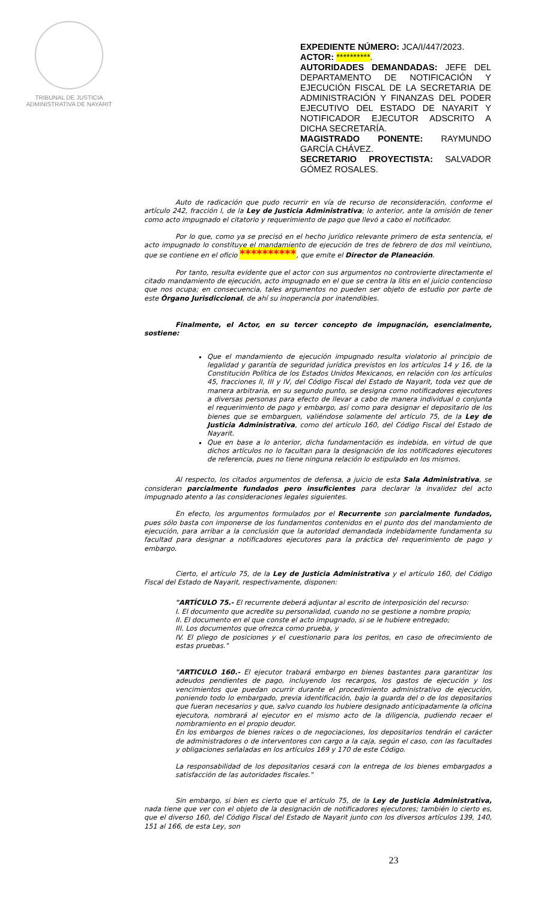TRIBUNAL DE JUSTICIA
ADMINISTRATIVA DE NAYARIT
EXPEDIENTE NÚMERO: JCA/I/447/2023.
ACTOR: **********.
AUTORIDADES DEMANDADAS: JEFE DEL DEPARTAMENTO DE NOTIFICACIÓN Y EJECUCIÓN FISCAL DE LA SECRETARIA DE ADMINISTRACIÓN Y FINANZAS DEL PODER EJECUTIVO DEL ESTADO DE NAYARIT Y NOTIFICADOR EJECUTOR ADSCRITO A DICHA SECRETARÍA.
MAGISTRADO PONENTE: RAYMUNDO GARCÍA CHÁVEZ.
SECRETARIO PROYECTISTA: SALVADOR GÓMEZ ROSALES.
Auto de radicación que pudo recurrir en vía de recurso de reconsideración, conforme el artículo 242, fracción I, de la Ley de Justicia Administrativa; lo anterior, ante la omisión de tener como acto impugnado el citatorio y requerimiento de pago que llevó a cabo el notificador.
Por lo que, como ya se precisó en el hecho jurídico relevante primero de esta sentencia, el acto impugnado lo constituye el mandamiento de ejecución de tres de febrero de dos mil veintiuno, que se contiene en el oficio **********, que emite el Director de Planeación.
Por tanto, resulta evidente que el actor con sus argumentos no controvierte directamente el citado mandamiento de ejecución, acto impugnado en el que se centra la litis en el juicio contencioso que nos ocupa; en consecuencia, tales argumentos no pueden ser objeto de estudio por parte de este Órgano Jurisdiccional, de ahí su inoperancia por inatendibles.
Finalmente, el Actor, en su tercer concepto de impugnación, esencialmente, sostiene:
Que el mandamiento de ejecución impugnado resulta violatorio al principio de legalidad y garantía de seguridad jurídica previstos en los artículos 14 y 16, de la Constitución Política de los Estados Unidos Mexicanos, en relación con los artículos 45, fracciones II, III y IV, del Código Fiscal del Estado de Nayarit, toda vez que de manera arbitraria, en su segundo punto, se designa como notificadores ejecutores a diversas personas para efecto de llevar a cabo de manera individual o conjunta el requerimiento de pago y embargo, así como para designar el depositario de los bienes que se embarguen, valiéndose solamente del artículo 75, de la Ley de Justicia Administrativa, como del artículo 160, del Código Fiscal del Estado de Nayarit.
Que en base a lo anterior, dicha fundamentación es indebida, en virtud de que dichos artículos no lo facultan para la designación de los notificadores ejecutores de referencia, pues no tiene ninguna relación lo estipulado en los mismos.
Al respecto, los citados argumentos de defensa, a juicio de esta Sala Administrativa, se consideran parcialmente fundados pero insuficientes para declarar la invalidez del acto impugnado atento a las consideraciones legales siguientes.
En efecto, los argumentos formulados por el Recurrente son parcialmente fundados, pues sólo basta con imponerse de los fundamentos contenidos en el punto dos del mandamiento de ejecución, para arribar a la conclusión que la autoridad demandada indebidamente fundamenta su facultad para designar a notificadores ejecutores para la práctica del requerimiento de pago y embargo.
Cierto, el artículo 75, de la Ley de Justicia Administrativa y el artículo 160, del Código Fiscal del Estado de Nayarit, respectivamente, disponen:
"ARTÍCULO 75.- El recurrente deberá adjuntar al escrito de interposición del recurso:
I. El documento que acredite su personalidad, cuando no se gestione a nombre propio;
II. El documento en el que conste el acto impugnado, si se le hubiere entregado;
III. Los documentos que ofrezca como prueba, y
IV. El pliego de posiciones y el cuestionario para los peritos, en caso de ofrecimiento de estas pruebas."
"ARTICULO 160.- El ejecutor trabará embargo en bienes bastantes para garantizar los adeudos pendientes de pago, incluyendo los recargos, los gastos de ejecución y los vencimientos que puedan ocurrir durante el procedimiento administrativo de ejecución, poniendo todo lo embargado, previa identificación, bajo la guarda del o de los depositarios que fueran necesarios y que, salvo cuando los hubiere designado anticipadamente la oficina ejecutora, nombrará al ejecutor en el mismo acto de la diligencia, pudiendo recaer el nombramiento en el propio deudor.
En los embargos de bienes raíces o de negociaciones, los depositarios tendrán el carácter de administradores o de interventores con cargo a la caja, según el caso, con las facultades y obligaciones señaladas en los artículos 169 y 170 de este Código.
La responsabilidad de los depositarios cesará con la entrega de los bienes embargados a satisfacción de las autoridades fiscales."
Sin embargo, si bien es cierto que el artículo 75, de la Ley de Justicia Administrativa, nada tiene que ver con el objeto de la designación de notificadores ejecutores; también lo cierto es, que el diverso 160, del Código Fiscal del Estado de Nayarit junto con los diversos artículos 139, 140, 151 al 166, de esta Ley, son
23